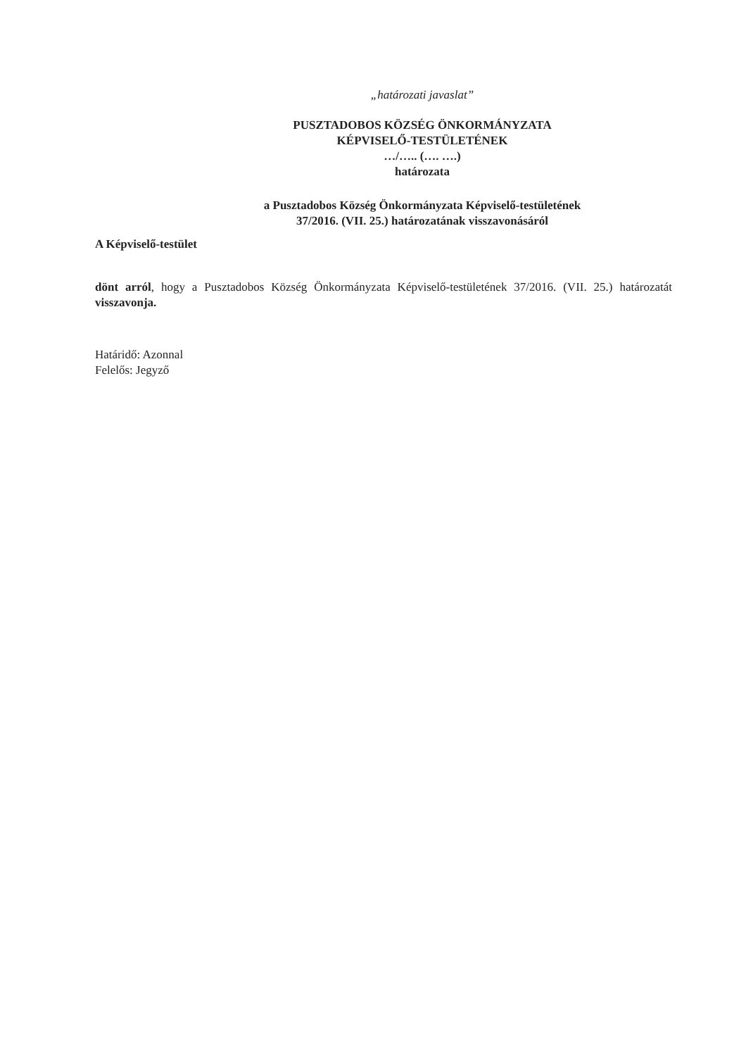„határozati javaslat”
PUSZTADOBOS KÖZSÉG ÖNKORMÁNYZATA
KÉPVISELŐ-TESTÜLETÉNEK
…/….. (…. ….)
határozata
a Pusztadobos Község Önkormányzata Képviselő-testületének
37/2016. (VII. 25.) határozatának visszavonásáról
A Képviselő-testület
dönt arról, hogy a Pusztadobos Község Önkormányzata Képviselő-testületének 37/2016. (VII. 25.) határozatát visszavonja.
Határidő: Azonnal
Felelős: Jegyző